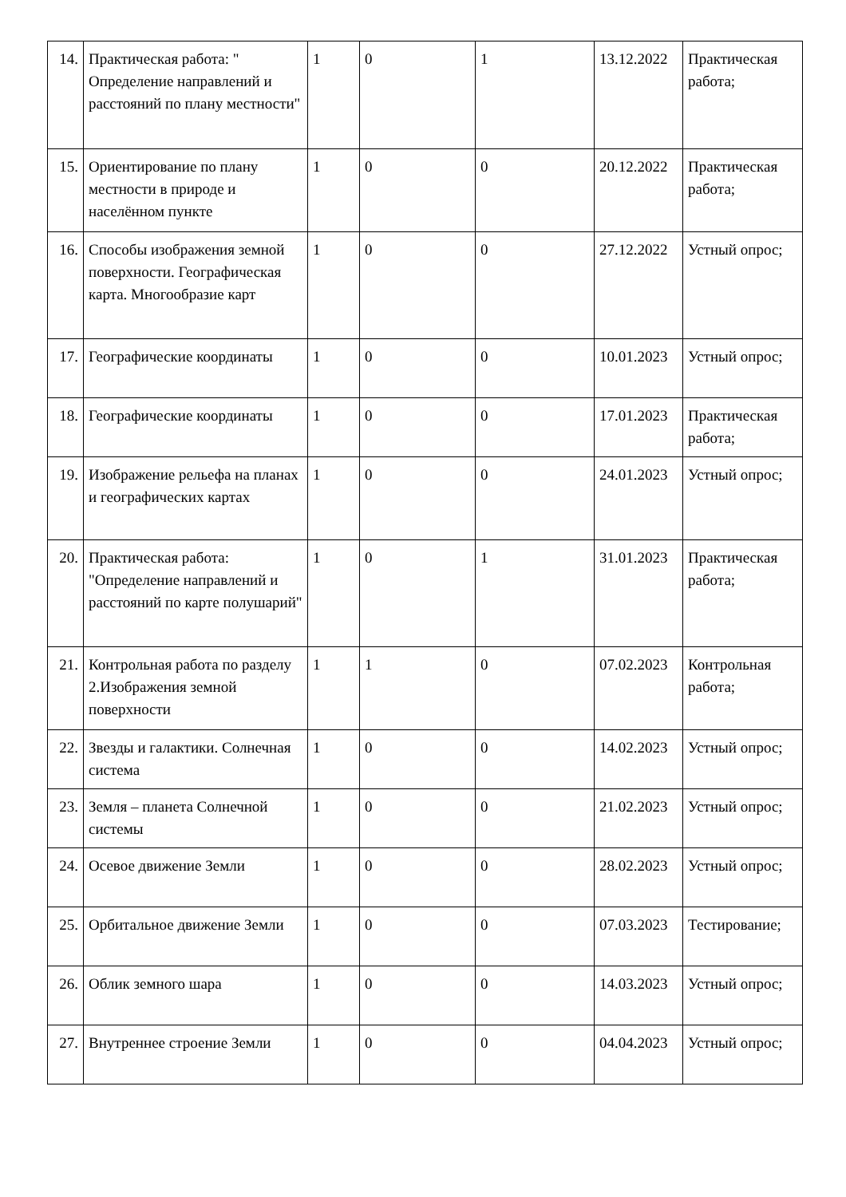| 14. | Практическая работа: " Определение направлений и расстояний по плану местности" | 1 | 0 | 1 | 13.12.2022 | Практическая работа; |
| 15. | Ориентирование по плану местности в природе и населённом пункте | 1 | 0 | 0 | 20.12.2022 | Практическая работа; |
| 16. | Способы изображения земной поверхности. Географическая карта. Многообразие карт | 1 | 0 | 0 | 27.12.2022 | Устный опрос; |
| 17. | Географические координаты | 1 | 0 | 0 | 10.01.2023 | Устный опрос; |
| 18. | Географические координаты | 1 | 0 | 0 | 17.01.2023 | Практическая работа; |
| 19. | Изображение рельефа на планах и географических картах | 1 | 0 | 0 | 24.01.2023 | Устный опрос; |
| 20. | Практическая работа: "Определение направлений и расстояний по карте полушарий" | 1 | 0 | 1 | 31.01.2023 | Практическая работа; |
| 21. | Контрольная работа по разделу 2.Изображения земной поверхности | 1 | 1 | 0 | 07.02.2023 | Контрольная работа; |
| 22. | Звезды и галактики. Солнечная система | 1 | 0 | 0 | 14.02.2023 | Устный опрос; |
| 23. | Земля – планета Солнечной системы | 1 | 0 | 0 | 21.02.2023 | Устный опрос; |
| 24. | Осевое движение Земли | 1 | 0 | 0 | 28.02.2023 | Устный опрос; |
| 25. | Орбитальное движение Земли | 1 | 0 | 0 | 07.03.2023 | Тестирование; |
| 26. | Облик земного шара | 1 | 0 | 0 | 14.03.2023 | Устный опрос; |
| 27. | Внутреннее строение Земли | 1 | 0 | 0 | 04.04.2023 | Устный опрос; |